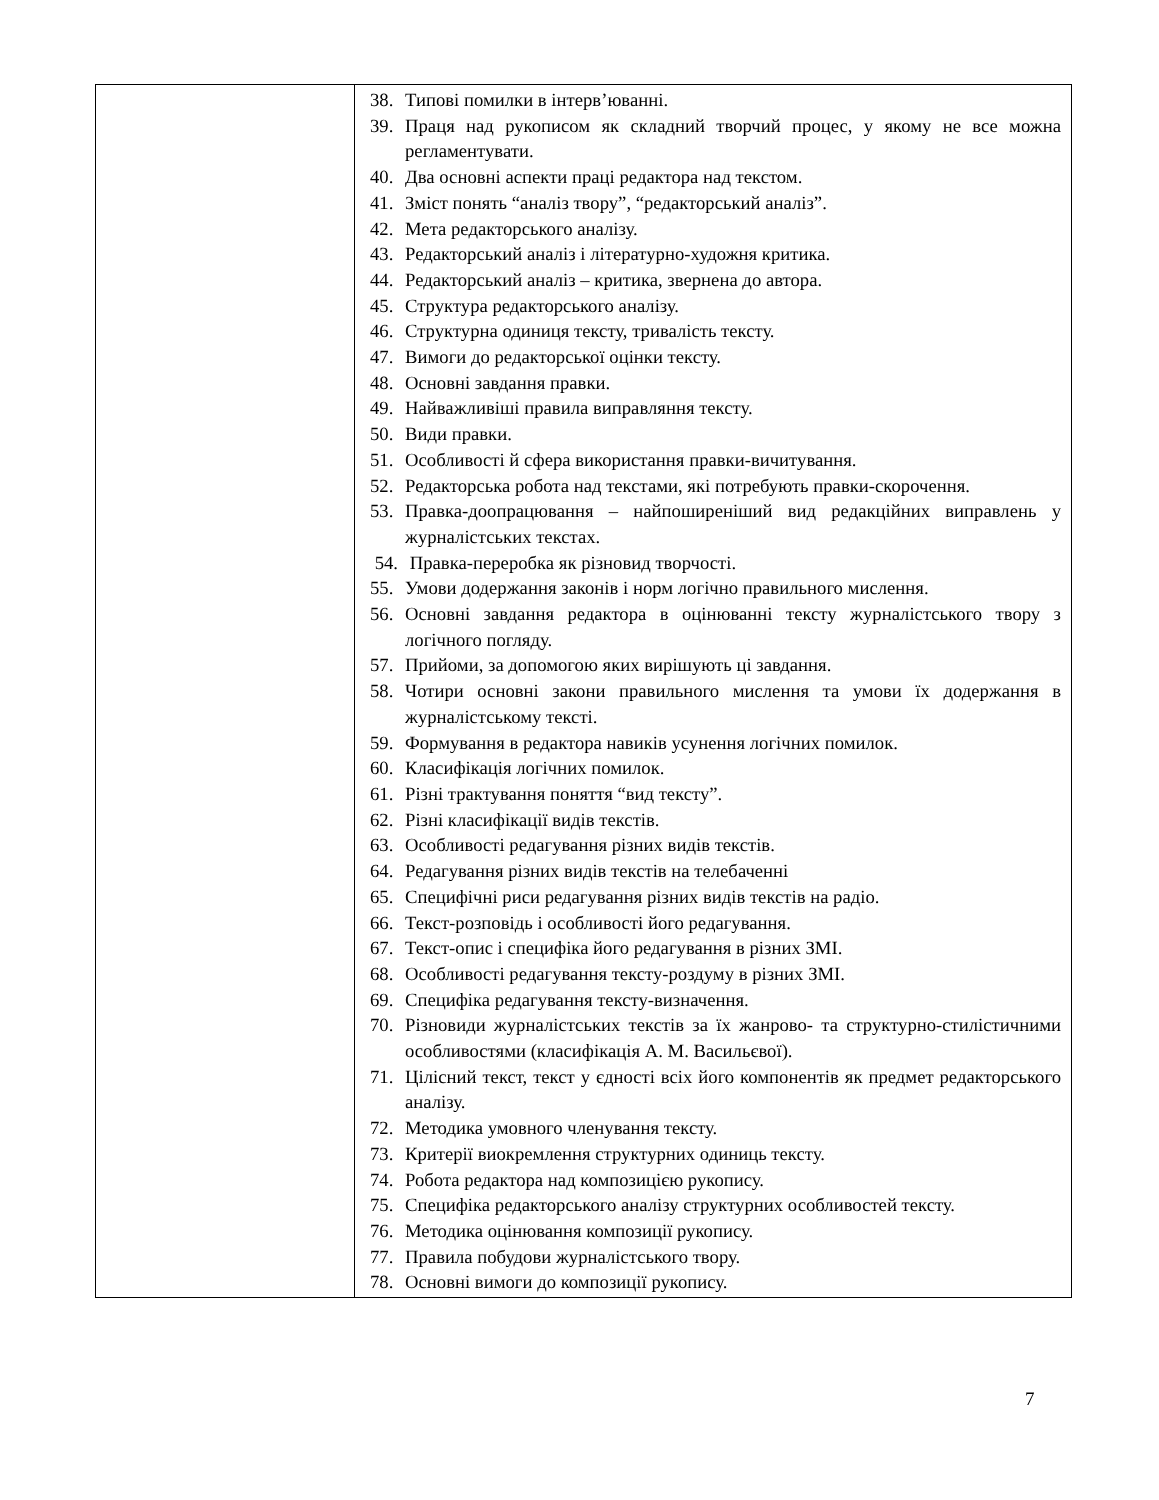| | 38. Типові помилки в інтерв’юванні. 39. Праця над рукописом як складний творчий процес, у якому не все можна регламентувати. 40. Два основні аспекти праці редактора над текстом. 41. Зміст понять “аналіз твору”, “редакторський аналіз”. 42. Мета редакторського аналізу. 43. Редакторський аналіз і літературно-художня критика. 44. Редакторський аналіз – критика, звернена до автора. 45. Структура редакторського аналізу. 46. Структурна одиниця тексту, тривалість тексту. 47. Вимоги до редакторської оцінки тексту. 48. Основні завдання правки. 49. Найважливіші правила виправляння тексту. 50. Види правки. 51. Особливості й сфера використання правки-вичитування. 52. Редакторська робота над текстами, які потребують правки-скорочення. 53. Правка-доопрацювання – найпоширеніший вид редакційних виправлень у журналістських текстах. 54. Правка-переробка як різновид творчості. 55. Умови додержання законів і норм логічно правильного мислення. 56. Основні завдання редактора в оцінюванні тексту журналістського твору з логічного погляду. 57. Прийоми, за допомогою яких вирішують ці завдання. 58. Чотири основні закони правильного мислення та умови їх додержання в журналістському тексті. 59. Формування в редактора навиків усунення логічних помилок. 60. Класифікація логічних помилок. 61. Різні трактування поняття “вид тексту”. 62. Різні класифікації видів текстів. 63. Особливості редагування різних видів текстів. 64. Редагування різних видів текстів на телебаченні 65. Специфічні риси редагування різних видів текстів на радіо. 66. Текст-розповідь і особливості його редагування. 67. Текст-опис і специфіка його редагування в різних ЗМІ. 68. Особливості редагування тексту-роздуму в різних ЗМІ. 69. Специфіка редагування тексту-визначення. 70. Різновиди журналістських текстів за їх жанрово- та структурно-стилістичними особливостями (класифікація А. М. Васильєвої). 71. Цілісний текст, текст у єдності всіх його компонентів як предмет редакторського аналізу. 72. Методика умовного членування тексту. 73. Критерії виокремлення структурних одиниць тексту. 74. Робота редактора над композицією рукопису. 75. Специфіка редакторського аналізу структурних особливостей тексту. 76. Методика оцінювання композиції рукопису. 77. Правила побудови журналістського твору. 78. Основні вимоги до композиції рукопису. |
7